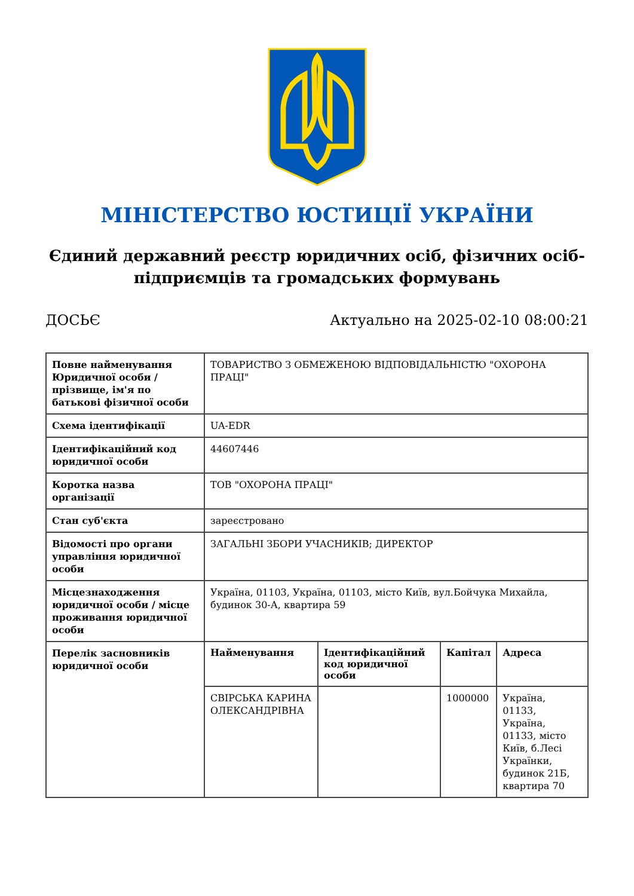МІНІСТЕРСТВО ЮСТИЦІЇ УКРАЇНИ
Єдиний державний реєстр юридичних осіб, фізичних осіб-підприємців та громадських формувань
ДОСЬЄ Актуально на 2025-02-10 08:00:21
| Повне найменування Юридичної особи / прізвище, ім'я по батькові фізичної особи | ТОВАРИСТВО З ОБМЕЖЕНОЮ ВІДПОВІДАЛЬНІСТЮ "ОХОРОНА ПРАЦІ" | | | |
| Схема ідентифікації | UA-EDR | | | |
| Ідентифікаційний код юридичної особи | 44607446 | | | |
| Коротка назва організації | ТОВ "ОХОРОНА ПРАЦІ" | | | |
| Стан суб'єкта | зареєстровано | | | |
| Відомості про органи управління юридичної особи | ЗАГАЛЬНІ ЗБОРИ УЧАСНИКІВ; ДИРЕКТОР | | | |
| Місцезнаходження юридичної особи / місце проживання юридичної особи | Україна, 01103, Україна, 01103, місто Київ, вул.Бойчука Михайла, будинок 30-А, квартира 59 | | | |
| Перелік засновників юридичної особи | Найменування | Ідентифікаційний код юридичної особи | Капітал | Адреса |
| | СВІРСЬКА КАРИНА ОЛЕКСАНДРІВНА | | 1000000 | Україна, 01133, Україна, 01133, місто Київ, б.Лесі Українки, будинок 21Б, квартира 70 |